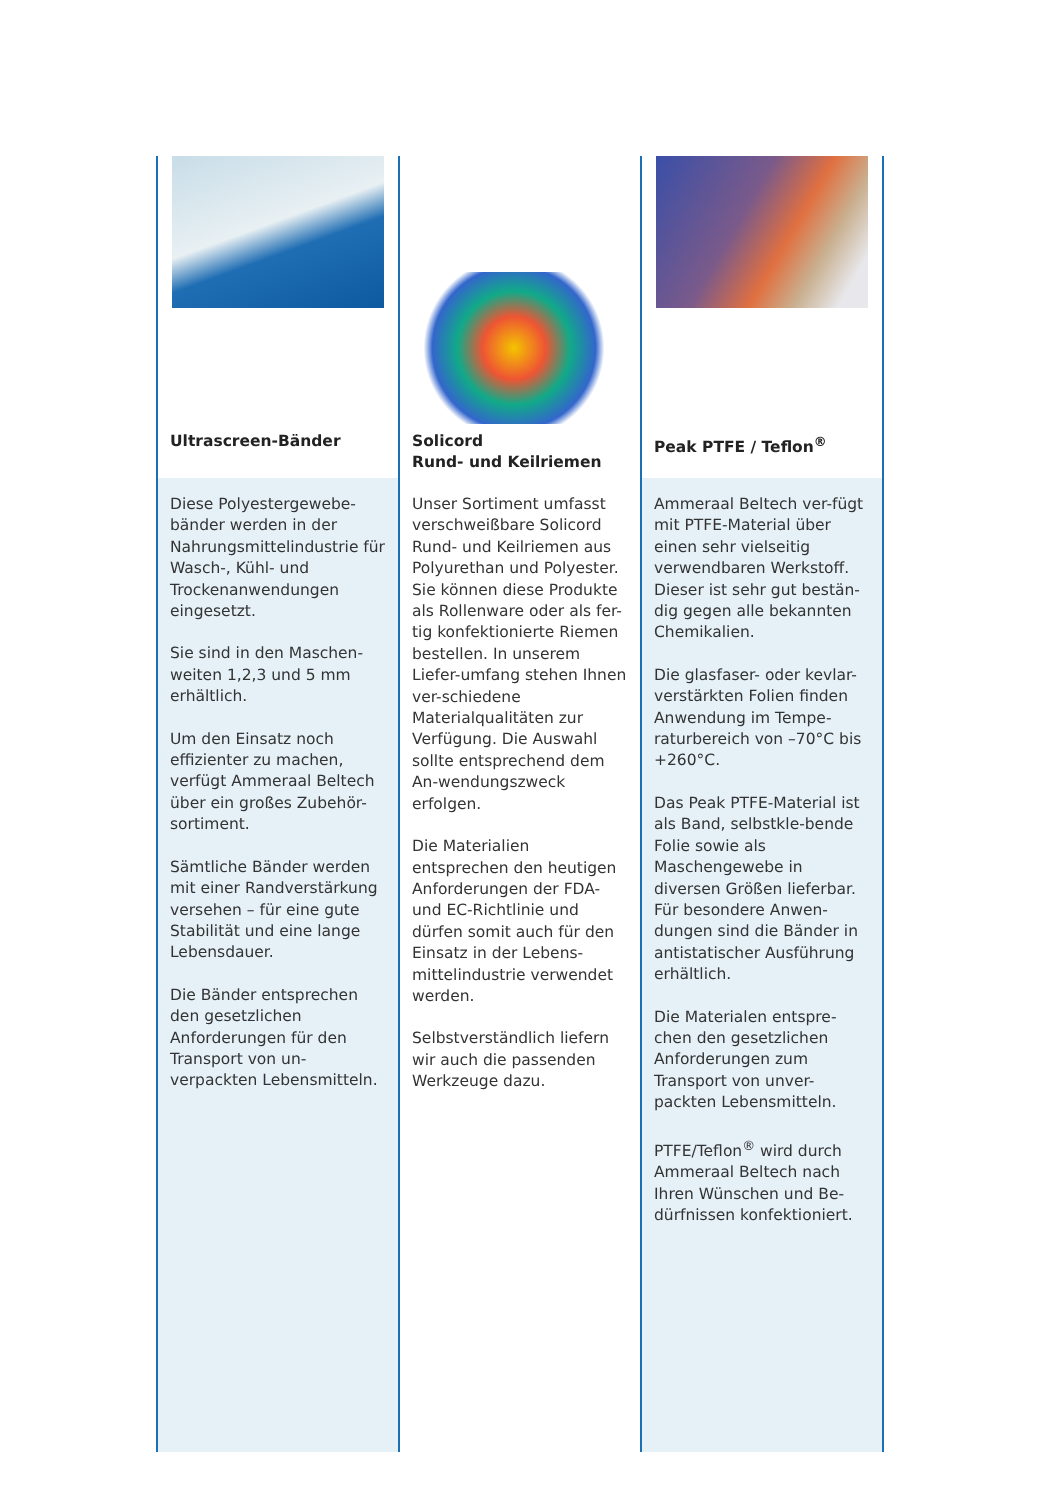Ultrascreen-Bänder
Diese Polyestergewebe-bänder werden in der Nahrungsmittelindustrie für Wasch-, Kühl- und Trockenanwendungen eingesetzt.
Sie sind in den Maschen-weiten 1,2,3 und 5 mm erhältlich.
Um den Einsatz noch effizienter zu machen, verfügt Ammeraal Beltech über ein großes Zubehör-sortiment.
Sämtliche Bänder werden mit einer Randverstärkung versehen – für eine gute Stabilität und eine lange Lebensdauer.
Die Bänder entsprechen den gesetzlichen Anforderungen für den Transport von un-verpackten Lebensmitteln.
Solicord
Rund- und Keilriemen
Unser Sortiment umfasst verschweißbare Solicord Rund- und Keilriemen aus Polyurethan und Polyester. Sie können diese Produkte als Rollenware oder als fer-tig konfektionierte Riemen bestellen. In unserem Liefer-umfang stehen Ihnen ver-schiedene Materialqualitäten zur Verfügung. Die Auswahl sollte entsprechend dem An-wendungszweck erfolgen.
Die Materialien entsprechen den heutigen Anforderungen der FDA- und EC-Richtlinie und dürfen somit auch für den Einsatz in der Lebens-mittelindustrie verwendet werden.
Selbstverständlich liefern wir auch die passenden Werkzeuge dazu.
Peak PTFE / Teflon<sup>®</sup>
Ammeraal Beltech ver-fügt mit PTFE-Material über einen sehr vielseitig verwendbaren Werkstoff. Dieser ist sehr gut bestän-dig gegen alle bekannten Chemikalien.
Die glasfaser- oder kevlar-verstärkten Folien finden Anwendung im Tempe-raturbereich von –70°C bis +260°C.
Das Peak PTFE-Material ist als Band, selbstkle-bende Folie sowie als Maschengewebe in diversen Größen lieferbar. Für besondere Anwen-dungen sind die Bänder in antistatischer Ausführung erhältlich.
Die Materialen entspre-chen den gesetzlichen Anforderungen zum Transport von unver-packten Lebensmitteln.
PTFE/Teflon<sup>®</sup> wird durch Ammeraal Beltech nach Ihren Wünschen und Be-dürfnissen konfektioniert.